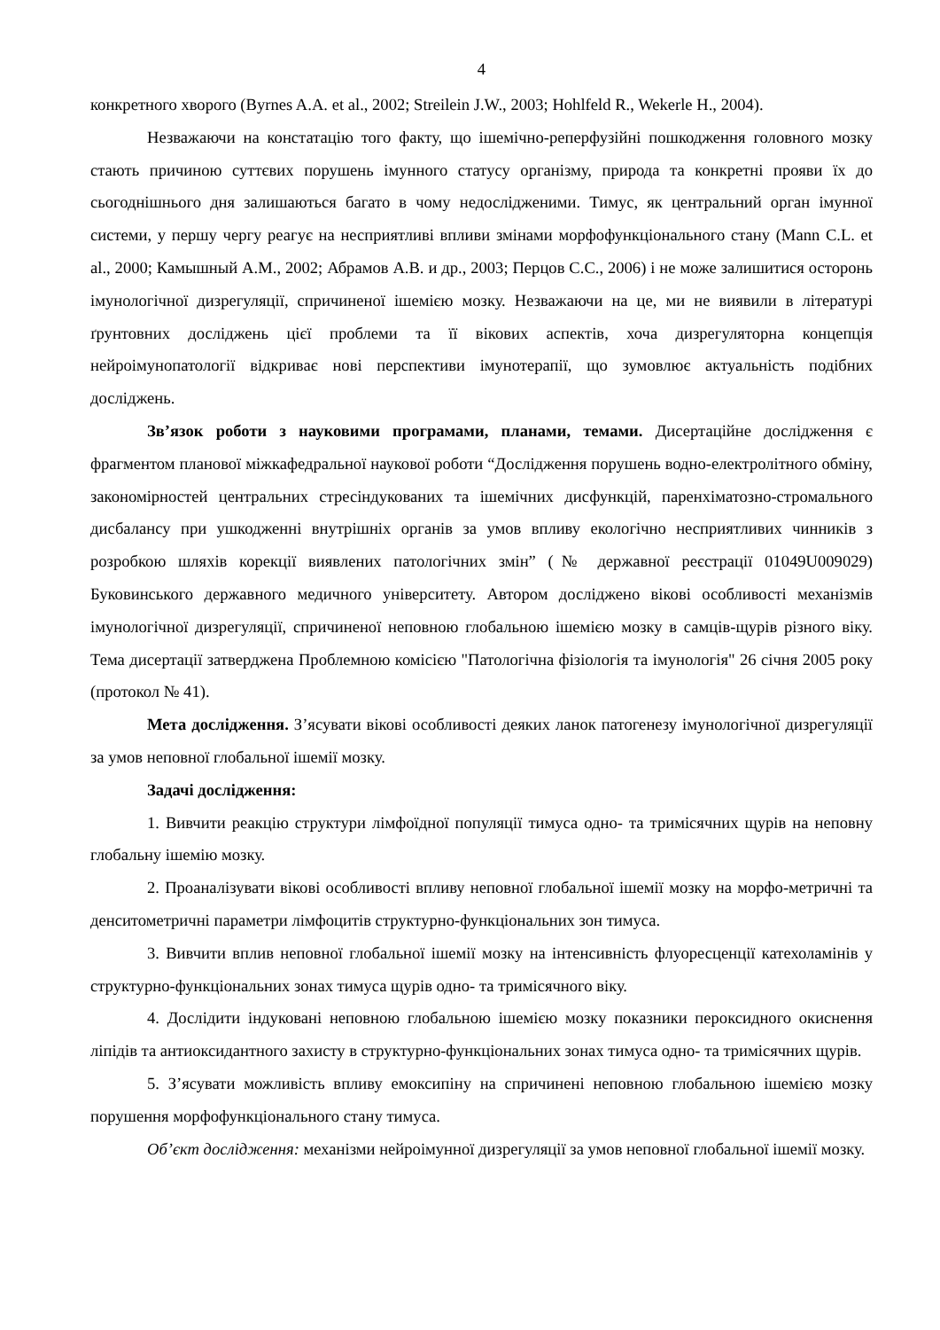4
конкретного хворого (Byrnes A.A. et al., 2002; Streilein J.W., 2003; Hohlfeld R., Wekerle H., 2004).
Незважаючи на констатацію того факту, що ішемічно-реперфузійні пошкодження головного мозку стають причиною суттєвих порушень імунного статусу організму, природа та конкретні прояви їх до сьогоднішнього дня залишаються багато в чому недослідженими. Тимус, як центральний орган імунної системи, у першу чергу реагує на несприятливі впливи змінами морфофункціонального стану (Mann C.L. et al., 2000; Камышный А.М., 2002; Абрамов А.В. и др., 2003; Перцов С.С., 2006) і не може залишитися осторонь імунологічної дизрегуляції, спричиненої ішемією мозку. Незважаючи на це, ми не виявили в літературі ґрунтовних досліджень цієї проблеми та її вікових аспектів, хоча дизрегуляторна концепція нейроімунопатології відкриває нові перспективи імунотерапії, що зумовлює актуальність подібних досліджень.
Зв’язок роботи з науковими програмами, планами, темами. Дисертаційне дослідження є фрагментом планової міжкафедральної наукової роботи “Дослідження порушень водно-електролітного обміну, закономірностей центральних стресіндукованих та ішемічних дисфункцій, паренхіматозно-стромального дисбалансу при ушкодженні внутрішніх органів за умов впливу екологічно несприятливих чинників з розробкою шляхів корекції виявлених патологічних змін” (№ державної реєстрації 01049U009029) Буковинського державного медичного університету. Автором досліджено вікові особливості механізмів імунологічної дизрегуляції, спричиненої неповною глобальною ішемією мозку в самців-щурів різного віку. Тема дисертації затверджена Проблемною комісією "Патологічна фізіологія та імунологія" 26 січня 2005 року (протокол № 41).
Мета дослідження. З’ясувати вікові особливості деяких ланок патогенезу імунологічної дизрегуляції за умов неповної глобальної ішемії мозку.
Задачі дослідження:
1. Вивчити реакцію структури лімфоїдної популяції тимуса одно- та тримісячних щурів на неповну глобальну ішемію мозку.
2. Проаналізувати вікові особливості впливу неповної глобальної ішемії мозку на морфо-метричні та денситометричні параметри лімфоцитів структурно-функціональних зон тимуса.
3. Вивчити вплив неповної глобальної ішемії мозку на інтенсивність флуоресценції катехоламінів у структурно-функціональних зонах тимуса щурів одно- та тримісячного віку.
4. Дослідити індуковані неповною глобальною ішемією мозку показники пероксидного окиснення ліпідів та антиоксидантного захисту в структурно-функціональних зонах тимуса одно- та тримісячних щурів.
5. З’ясувати можливість впливу емоксипіну на спричинені неповною глобальною ішемією мозку порушення морфофункціонального стану тимуса.
Об’єкт дослідження: механізми нейроімунної дизрегуляції за умов неповної глобальної ішемії мозку.